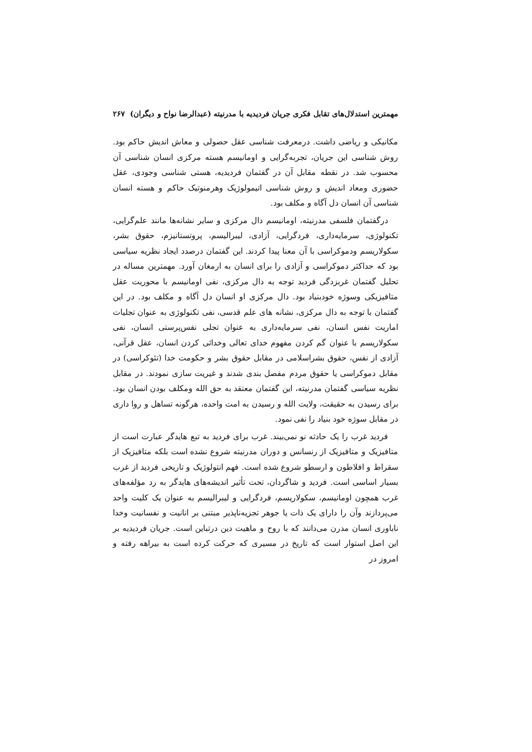مهمترین استدلال‌های تقابل فکری جریان فردیدیه با مدرنیته (عبدالرضا نواح و دیگران) ۲۶۷
مکانیکی و ریاضی داشت. درمعرفت شناسی عقل حصولی و معاش اندیش حاکم بود. روش شناسی این جریان، تجربه‌گرایی و اومانیسم هسته مرکزی انسان شناسی آن محسوب شد. در نقطه مقابل آن در گفتمان فردیدیه، هستی شناسی وجودی، عقل حضوری ومعاد اندیش و روش شناسی اتیمولوژیک وهرمنوتیک حاکم و هسته انسان شناسی آن انسان دل آگاه و مکلف بود.
درگفتمان فلسفی مدرنیته، اومانیسم دال مرکزی و سایر نشانه‌ها مانند علم‌گرایی، تکنولوژی، سرمایه‌داری، فردگرایی، آزادی، لیبرالیسم، پروتستانیزم، حقوق بشر، سکولاریسم ودموکراسی با آن معنا پیدا کردند. این گفتمان درصدد ایجاد نظریه سیاسی بود که حداکثر دموکراسی و آزادی را برای انسان به ارمغان آورد. مهمترین مساله در تحلیل گفتمان غربزدگی فردید توجه به دال مرکزی، نفی اومانیسم با محوریت عقل متافیزیکی وسوژه خودبنیاد بود. دال مرکزی او انسان دل آگاه و مکلف بود. در این گفتمان با توجه به دال مرکزی، نشانه های علم قدسی، نفی تکنولوژی به عنوان تجلیات اماریت نفس انسان، نفی سرمایه‌داری به عنوان تجلی نفس‌پرستی انسان، نفی سکولاریسم با عنوان گم کردن مفهوم خدای تعالی وخدائی کردن انسان، عقل قرآنی، آزادی از نفس، حقوق بشراسلامی در مقابل حقوق بشر و حکومت خدا (تئوکراسی) در مقابل دموکراسی یا حقوق مردم مفصل بندی شدند و غیریت سازی نمودند. در مقابل نظریه سیاسی گفتمان مدرنیته، این گفتمان معتقد به حق الله ومکلف بودن انسان بود. برای رسیدن به حقیقت، ولایت الله و رسیدن به امت واحده، هرگونه تساهل و روا داری در مقابل سوژه خود بنیاد را نفی نمود.
فردید غرب را یک حادثه نو نمی‌بیند. غرب برای فردید به تبع هایدگر عبارت است از متافیزیک و متافیزیک از رنسانس و دوران مدرنیته شروع نشده است بلکه متافیزیک از سقراط و افلاطون و ارسطو شروع شده است. فهم انتولوژیک و تاریخی فردید از غرب بسیار اساسی است. فردید و شاگردان، تحت تأثیر اندیشه‌های هایدگر به رد مؤلفه‌های غرب همچون اومانیسم، سکولاریسم، فردگرایی و لیبرالیسم به عنوان یک کلیت واحد می‌پردازند وآن را دارای یک ذات یا جوهر تجزیه‌ناپذیر مبتنی بر انانیت و نفسانیت وخدا ناباوری انسان مدرن می‌دانند که با روح و ماهیت دین درتباین است. جریان فردیدیه بر این اصل استوار است که تاریخ در مسیری که حرکت کرده است به بیراهه رفته و امروز در